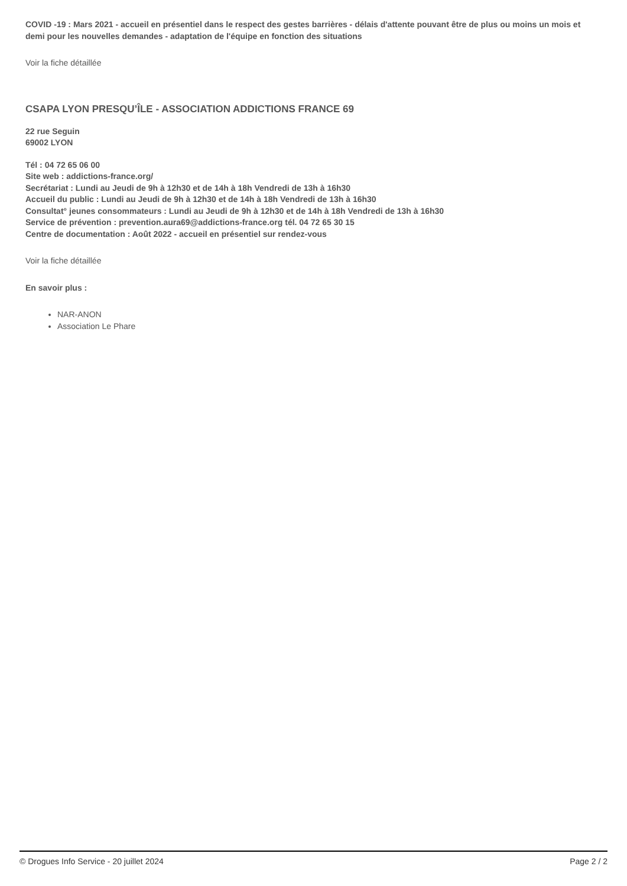COVID -19 : Mars 2021 - accueil en présentiel dans le respect des gestes barrières - délais d'attente pouvant être de plus ou moins un mois et demi pour les nouvelles demandes - adaptation de l'équipe en fonction des situations
Voir la fiche détaillée
CSAPA LYON PRESQU’ÎLE - ASSOCIATION ADDICTIONS FRANCE 69
22 rue Seguin
69002 LYON
Tél : 04 72 65 06 00
Site web : addictions-france.org/
Secrétariat : Lundi au Jeudi de 9h à 12h30 et de 14h à 18h Vendredi de 13h à 16h30
Accueil du public : Lundi au Jeudi de 9h à 12h30 et de 14h à 18h Vendredi de 13h à 16h30
Consultat° jeunes consommateurs : Lundi au Jeudi de 9h à 12h30 et de 14h à 18h Vendredi de 13h à 16h30
Service de prévention : prevention.aura69@addictions-france.org tél. 04 72 65 30 15
Centre de documentation : Août 2022 - accueil en présentiel sur rendez-vous
Voir la fiche détaillée
En savoir plus :
NAR-ANON
Association Le Phare
© Drogues Info Service - 20 juillet 2024 Page 2 / 2